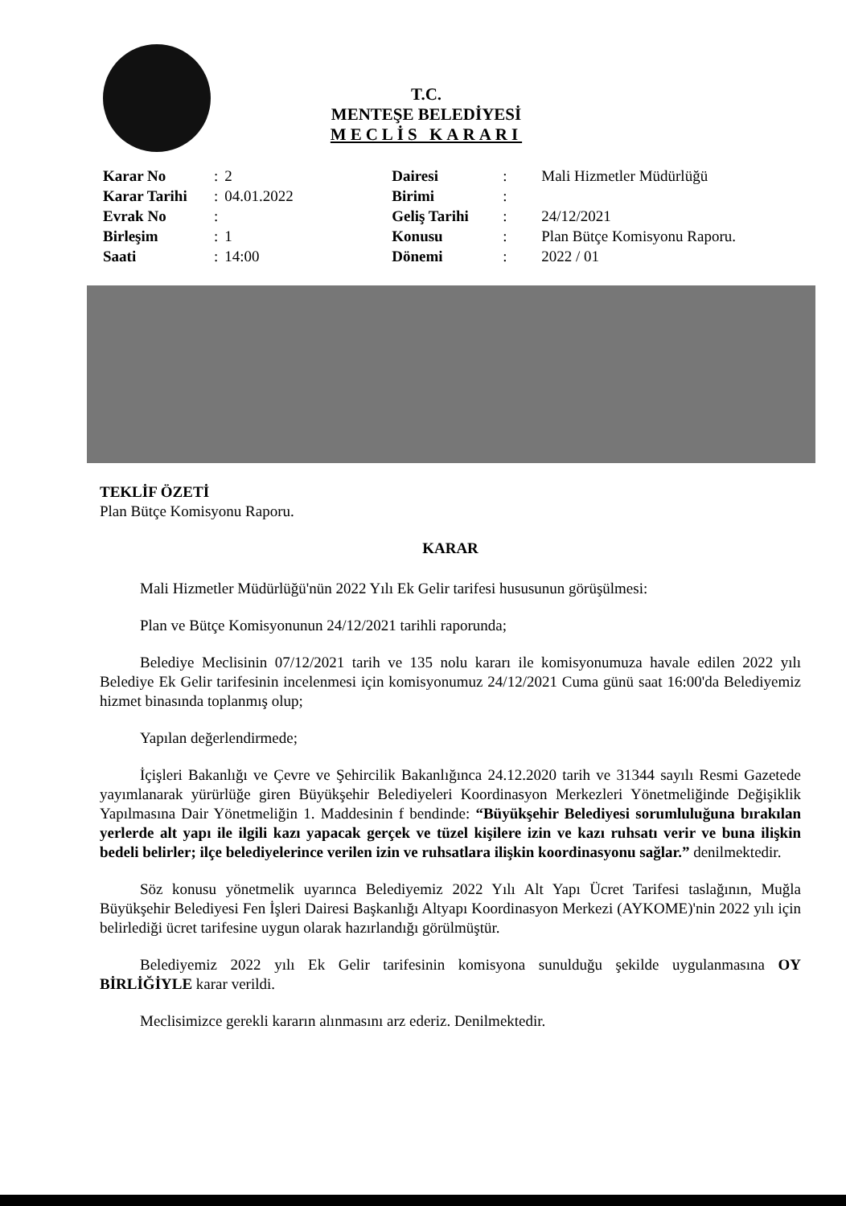T.C.
MENTEŞE BELEDİYESİ
MECLİS KARARI
| Karar No | : | 2 | Dairesi | : | Mali Hizmetler Müdürlüğü |
| Karar Tarihi | : | 04.01.2022 | Birimi | : | |
| Evrak No | : | | Geliş Tarihi | : | 24/12/2021 |
| Birleşim | : | 1 | Konusu | : | Plan Bütçe Komisyonu Raporu. |
| Saati | : | 14:00 | Dönemi | : | 2022 / 01 |
TEKLİF ÖZETİ
Plan Bütçe Komisyonu Raporu.
KARAR
Mali Hizmetler Müdürlüğü'nün 2022 Yılı Ek Gelir tarifesi hususunun görüşülmesi:
Plan ve Bütçe Komisyonunun 24/12/2021 tarihli raporunda;
Belediye Meclisinin 07/12/2021 tarih ve 135 nolu kararı ile komisyonumuza havale edilen 2022 yılı Belediye Ek Gelir tarifesinin incelenmesi için komisyonumuz 24/12/2021 Cuma günü saat 16:00'da Belediyemiz hizmet binasında toplanmış olup;
Yapılan değerlendirmede;
İçişleri Bakanlığı ve Çevre ve Şehircilik Bakanlığınca 24.12.2020 tarih ve 31344 sayılı Resmi Gazetede yayımlanarak yürürlüğe giren Büyükşehir Belediyeleri Koordinasyon Merkezleri Yönetmeliğinde Değişiklik Yapılmasına Dair Yönetmeliğin 1. Maddesinin f bendinde: “Büyükşehir Belediyesi sorumluluğuna bırakılan yerlerde alt yapı ile ilgili kazı yapacak gerçek ve tüzel kişilere izin ve kazı ruhsatı verir ve buna ilişkin bedeli belirler; ilçe belediyelerince verilen izin ve ruhsatlara ilişkin koordinasyonu sağlar.” denilmektedir.
Söz konusu yönetmelik uyarınca Belediyemiz 2022 Yılı Alt Yapı Ücret Tarifesi taslağının, Muğla Büyükşehir Belediyesi Fen İşleri Dairesi Başkanlığı Altyapı Koordinasyon Merkezi (AYKOME)'nin 2022 yılı için belirlediği ücret tarifesine uygun olarak hazırlandığı görülmüştür.
Belediyemiz 2022 yılı Ek Gelir tarifesinin komisyona sunulduğu şekilde uygulanmasına OY BİRLİĞİYLE karar verildi.
Meclisimizce gerekli kararın alınmasını arz ederiz. Denilmektedir.